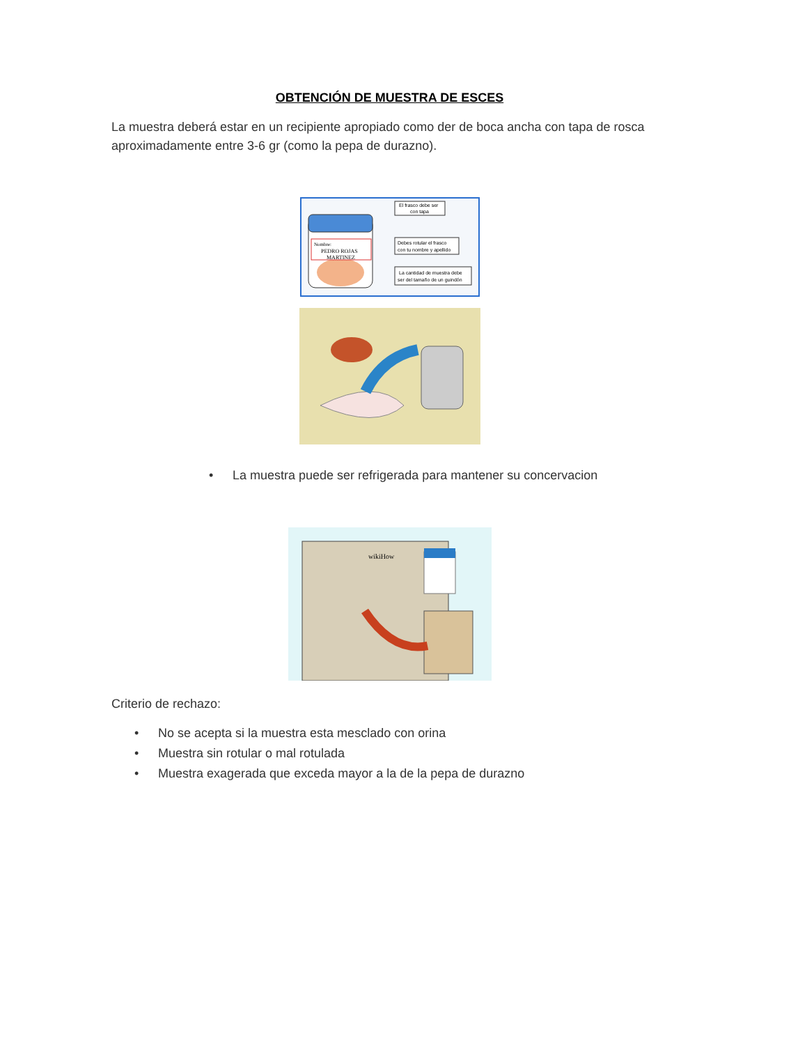OBTENCIÓN DE MUESTRA DE ESCES
La muestra deberá estar en un recipiente apropiado como der de boca ancha con tapa de rosca aproximadamente entre 3-6 gr (como la pepa de durazno).
Nombre:
PEDRO ROJAS
MARTINEZ
El frasco debe ser
con tapa
Debes rotular el frasco
con tu nombre y apellido
La cantidad de muestra debe
ser del tamaño de un guindón
• La muestra puede ser refrigerada para mantener su concervacion
wikiHow
Criterio de rechazo:
• No se acepta si la muestra esta mesclado con orina
• Muestra sin rotular o mal rotulada
• Muestra exagerada que exceda mayor a la de la pepa de durazno